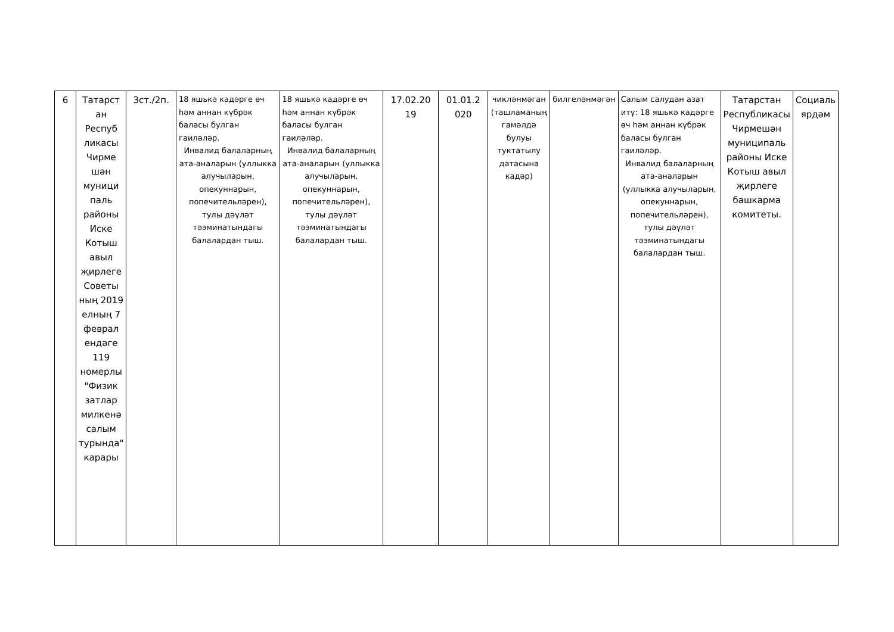| 6 | Татарст ан Респуб ликасы Чирме шән муници паль районы Иске Котыш авыл җирлеге Советы ның 2019 елның 7 феврал ендәге 119 номерлы "Физик затлар милкенә салым турында" карары | 3ст./2п. | 18 яшькә кадәрге өч һәм аннан күбрәк баласы булган гаиләләр. Инвалид балаларның ата-аналарын (уллыкка алучыларын, опекуннарын, попечительләрен), тулы дәүләт тәэминатындагы балалардан тыш. | 18 яшькә кадәрге өч һәм аннан күбрәк баласы булган гаиләләр. Инвалид балаларның ата-аналарын (уллыкка алучыларын, опекуннарын, попечительләрен), тулы дәүләт тәэминатындагы балалардан тыш. | 17.02.20 19 | 01.01.2 020 | чикләнмәган (ташламаның гамәлдә булуы туктатылу датасына кадәр) | билгеләнмәгән | Салым салудан азат итү: 18 яшькә кадәрге өч һәм аннан күбрәк баласы булган гаиләләр. Инвалид балаларның ата-аналарын (уллыкка алучыларын, опекуннарын, попечительләрен), тулы дәүләт тәэминатындагы балалардан тыш. | Татарстан Республикасы Чирмешән муниципаль районы Иске Котыш авыл җирлеге башкарма комитеты. | Социаль ярдәм |